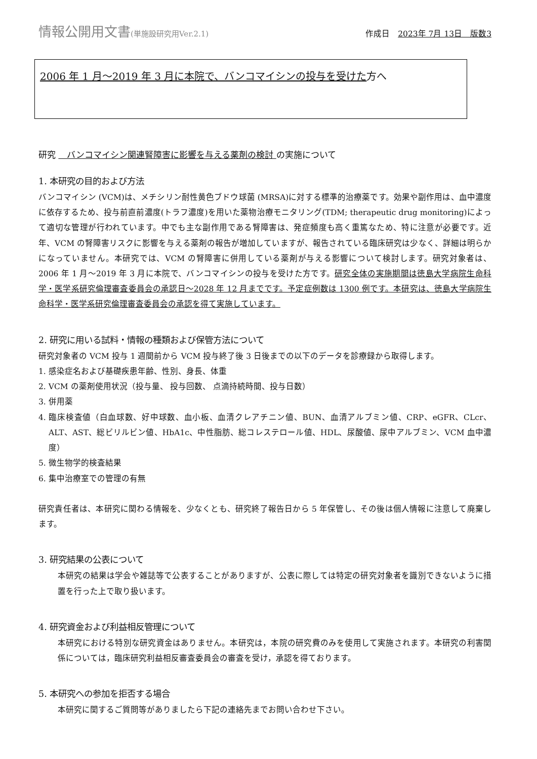情報公開用文書(単施設研究用Ver.2.1) 作成日　2023年 7月 13日　版数3
2006 年 1 月～2019 年 3 月に本院で、バンコマイシンの投与を受けた方へ
研究 　バンコマイシン関連腎障害に影響を与える薬剤の検討 の実施について
1. 本研究の目的および方法
バンコマイシン (VCM)は、メチシリン耐性黄色ブドウ球菌 (MRSA)に対する標準的治療薬です。効果や副作用は、血中濃度に依存するため、投与前直前濃度(トラフ濃度)を用いた薬物治療モニタリング(TDM; therapeutic drug monitoring)によって適切な管理が行われています。中でも主な副作用である腎障害は、発症頻度も高く重篤なため、特に注意が必要です。近年、VCM の腎障害リスクに影響を与える薬剤の報告が増加していますが、報告されている臨床研究は少なく、詳細は明らかになっていません。本研究では、VCM の腎障害に併用している薬剤が与える影響について検討します。研究対象者は、2006 年 1 月～2019 年 3 月に本院で、バンコマイシンの投与を受けた方です。研究全体の実施期間は徳島大学病院生命科学・医学系研究倫理審査委員会の承認日～2028 年 12 月までです。予定症例数は 1300 例です。本研究は、徳島大学病院生命科学・医学系研究倫理審査委員会の承認を得て実施しています。
2. 研究に用いる試料・情報の種類および保管方法について
研究対象者の VCM 投与 1 週間前から VCM 投与終了後 3 日後までの以下のデータを診療録から取得します。
1. 感染症名および基礎疾患年齢、性別、身長、体重
2. VCM の薬剤使用状況（投与量、 投与回数、 点滴持続時間、投与日数）
3. 併用薬
4. 臨床検査値（白血球数、好中球数、血小板、血清クレアチニン値、BUN、血清アルブミン値、CRP、eGFR、CLcr、ALT、AST、総ビリルビン値、HbA1c、中性脂肪、総コレステロール値、HDL、尿酸値、尿中アルブミン、VCM 血中濃度）
5. 微生物学的検査結果
6. 集中治療室での管理の有無
研究責任者は、本研究に関わる情報を、少なくとも、研究終了報告日から 5 年保管し、その後は個人情報に注意して廃棄します。
3. 研究結果の公表について
本研究の結果は学会や雑誌等で公表することがありますが、公表に際しては特定の研究対象者を識別できないように措置を行った上で取り扱います。
4. 研究資金および利益相反管理について
本研究における特別な研究資金はありません。本研究は，本院の研究費のみを使用して実施されます。本研究の利害関係については，臨床研究利益相反審査委員会の審査を受け，承認を得ております。
5. 本研究への参加を拒否する場合
本研究に関するご質問等がありましたら下記の連絡先までお問い合わせ下さい。